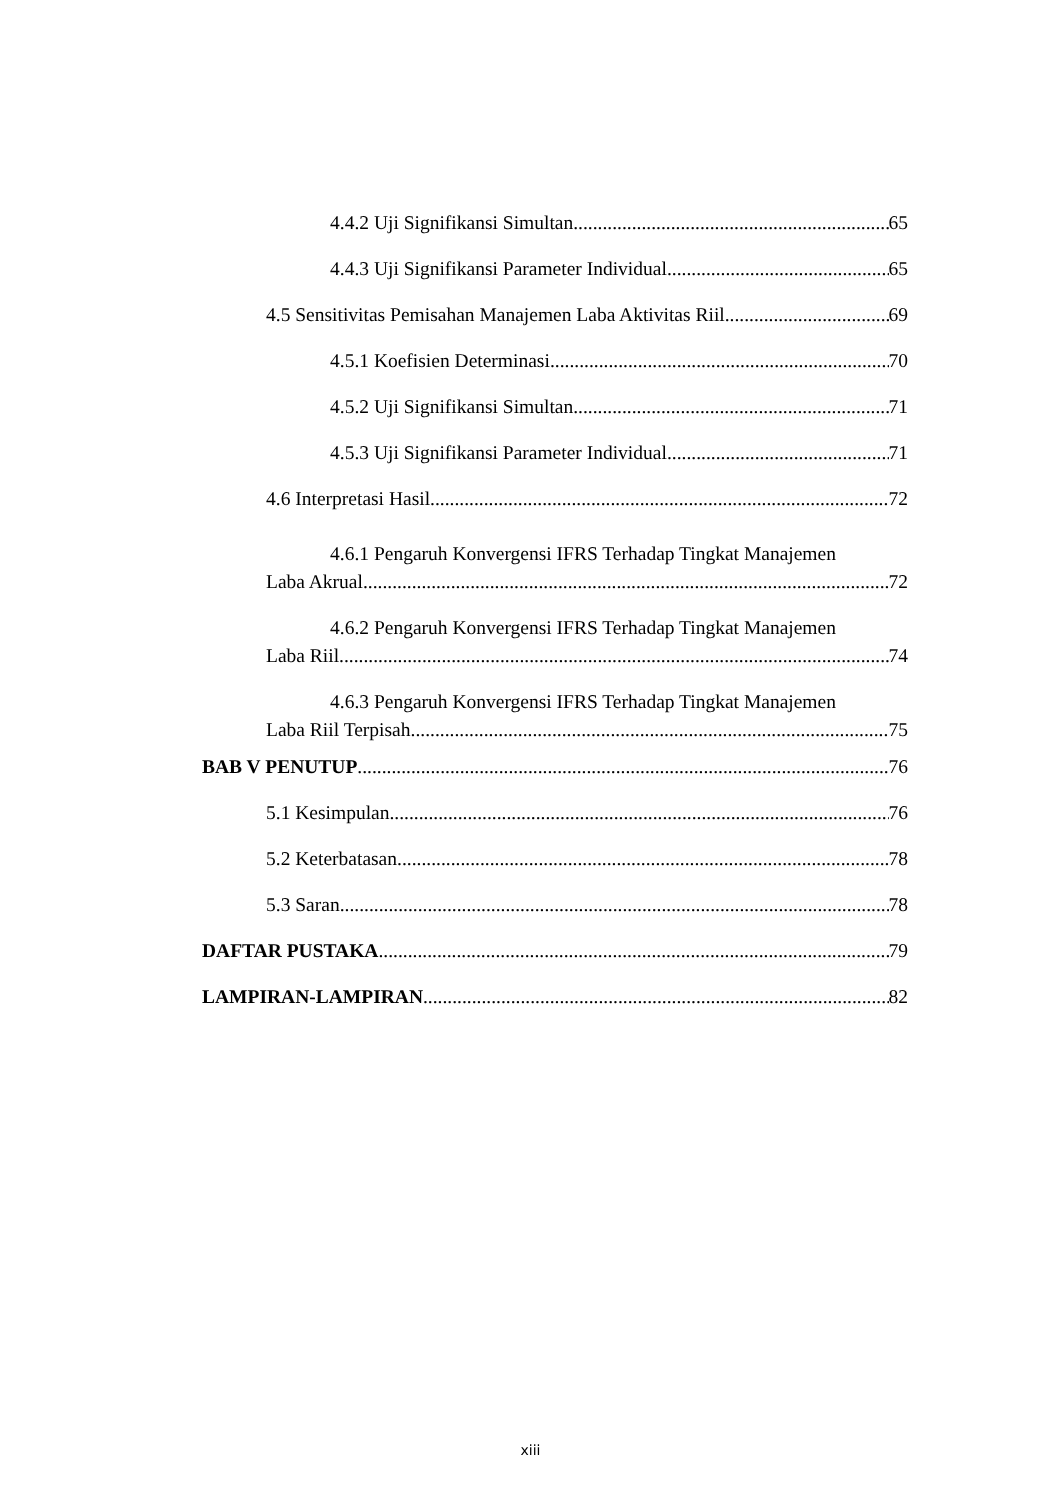4.4.2 Uji Signifikansi Simultan 65
4.4.3 Uji Signifikansi Parameter Individual 65
4.5 Sensitivitas Pemisahan Manajemen Laba Aktivitas Riil 69
4.5.1 Koefisien Determinasi 70
4.5.2 Uji Signifikansi Simultan 71
4.5.3 Uji Signifikansi Parameter Individual 71
4.6 Interpretasi Hasil 72
4.6.1 Pengaruh Konvergensi IFRS Terhadap Tingkat Manajemen
Laba Akrual 72
4.6.2 Pengaruh Konvergensi IFRS Terhadap Tingkat Manajemen
Laba Riil 74
4.6.3 Pengaruh Konvergensi IFRS Terhadap Tingkat Manajemen
Laba Riil Terpisah 75
BAB V PENUTUP 76
5.1 Kesimpulan 76
5.2 Keterbatasan 78
5.3 Saran 78
DAFTAR PUSTAKA 79
LAMPIRAN-LAMPIRAN 82
xiii